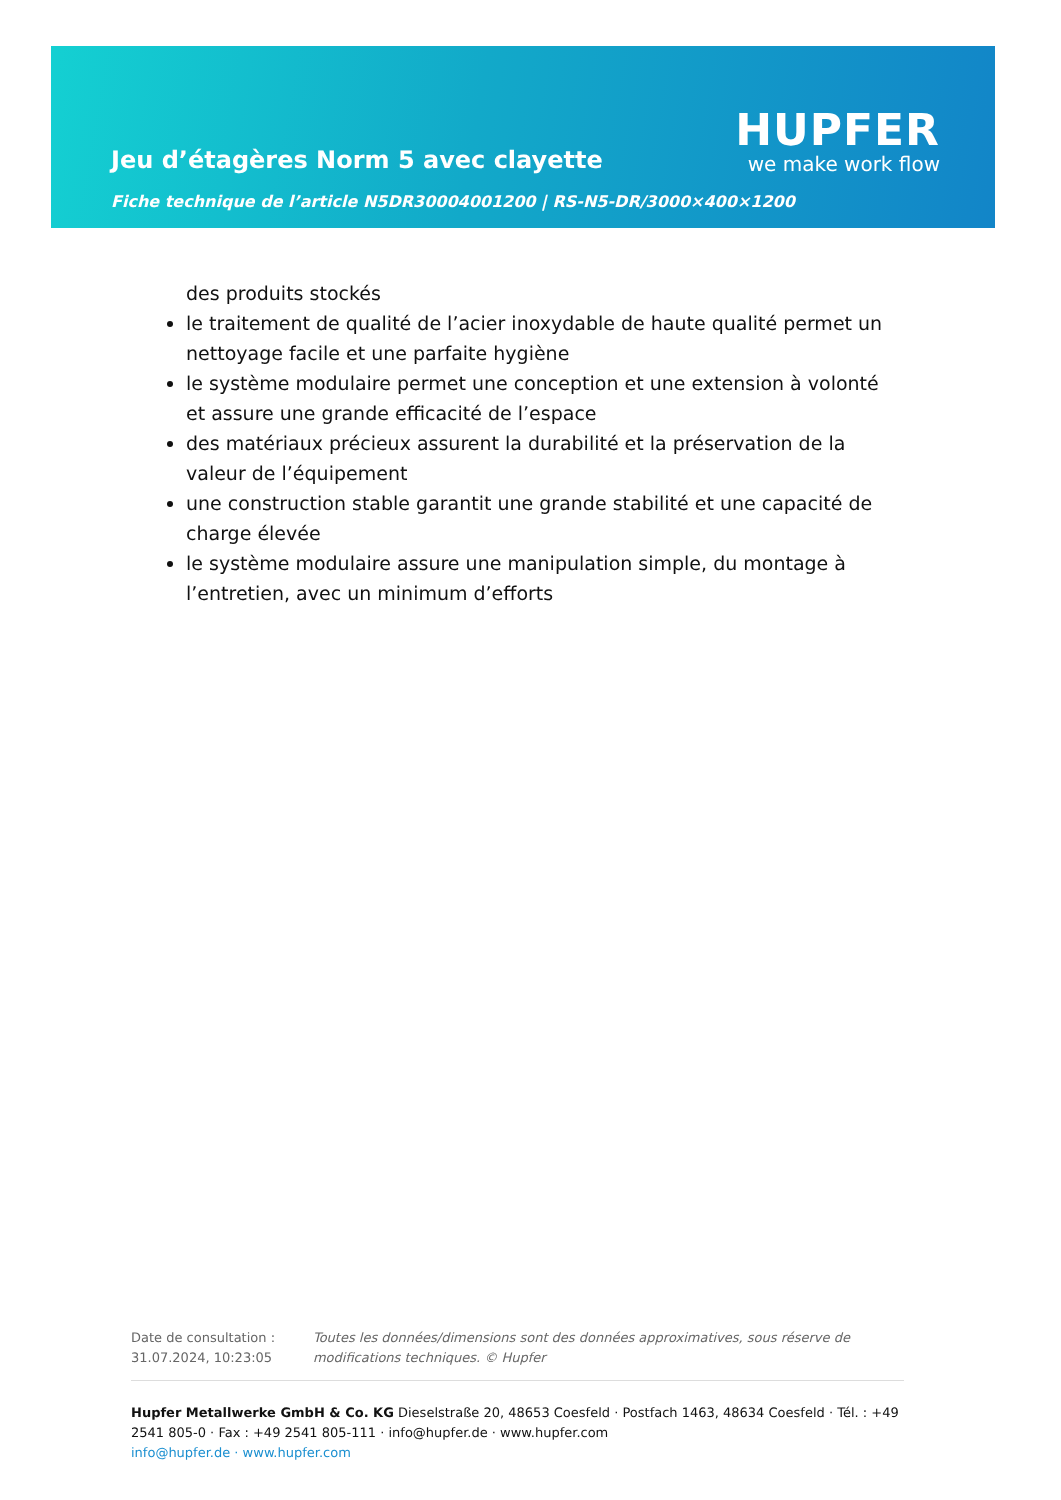Jeu d’étagères Norm 5 avec clayette
Fiche technique de l’article N5DR30004001200 | RS-N5-DR/3000×400×1200
HUPFER
we make work flow
des produits stockés
le traitement de qualité de l’acier inoxydable de haute qualité permet un nettoyage facile et une parfaite hygiène
le système modulaire permet une conception et une extension à volonté et assure une grande efficacité de l’espace
des matériaux précieux assurent la durabilité et la préservation de la valeur de l’équipement
une construction stable garantit une grande stabilité et une capacité de charge élevée
le système modulaire assure une manipulation simple, du montage à l’entretien, avec un minimum d’efforts
Date de consultation : 31.07.2024, 10:23:05
Toutes les données/dimensions sont des données approximatives, sous réserve de modifications techniques. © Hupfer
Hupfer Metallwerke GmbH & Co. KG Dieselstraße 20, 48653 Coesfeld · Postfach 1463, 48634 Coesfeld · Tél. : +49 2541 805-0 · Fax : +49 2541 805-111 · info@hupfer.de · www.hupfer.com
info@hupfer.de · www.hupfer.com